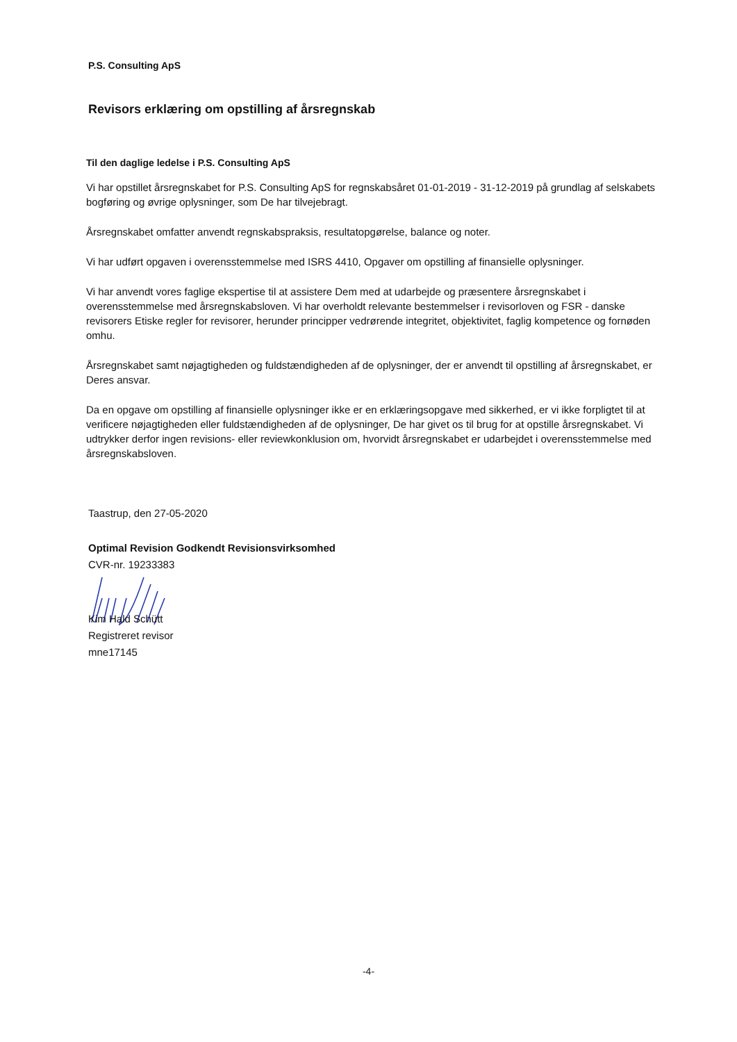P.S. Consulting ApS
Revisors erklæring om opstilling af årsregnskab
Til den daglige ledelse i P.S. Consulting ApS
Vi har opstillet årsregnskabet for P.S. Consulting ApS for regnskabsåret 01-01-2019 - 31-12-2019 på grundlag af selskabets bogføring og øvrige oplysninger, som De har tilvejebragt.
Årsregnskabet omfatter anvendt regnskabspraksis, resultatopgørelse, balance og noter.
Vi har udført opgaven i overensstemmelse med ISRS 4410, Opgaver om opstilling af finansielle oplysninger.
Vi har anvendt vores faglige ekspertise til at assistere Dem med at udarbejde og præsentere årsregnskabet i overensstemmelse med årsregnskabsloven. Vi har overholdt relevante bestemmelser i revisorloven og FSR - danske revisorers Etiske regler for revisorer, herunder principper vedrørende integritet, objektivitet, faglig kompetence og fornøden omhu.
Årsregnskabet samt nøjagtigheden og fuldstændigheden af de oplysninger, der er anvendt til opstilling af årsregnskabet, er Deres ansvar.
Da en opgave om opstilling af finansielle oplysninger ikke er en erklæringsopgave med sikkerhed, er vi ikke forpligtet til at verificere nøjagtigheden eller fuldstændigheden af de oplysninger, De har givet os til brug for at opstille årsregnskabet. Vi udtrykker derfor ingen revisions- eller reviewkonklusion om, hvorvidt årsregnskabet er udarbejdet i overensstemmelse med årsregnskabsloven.
Taastrup, den 27-05-2020
Optimal Revision Godkendt Revisionsvirksomhed
CVR-nr. 19233383
Kim Hald Schütt
Registreret revisor
mne17145
-4-